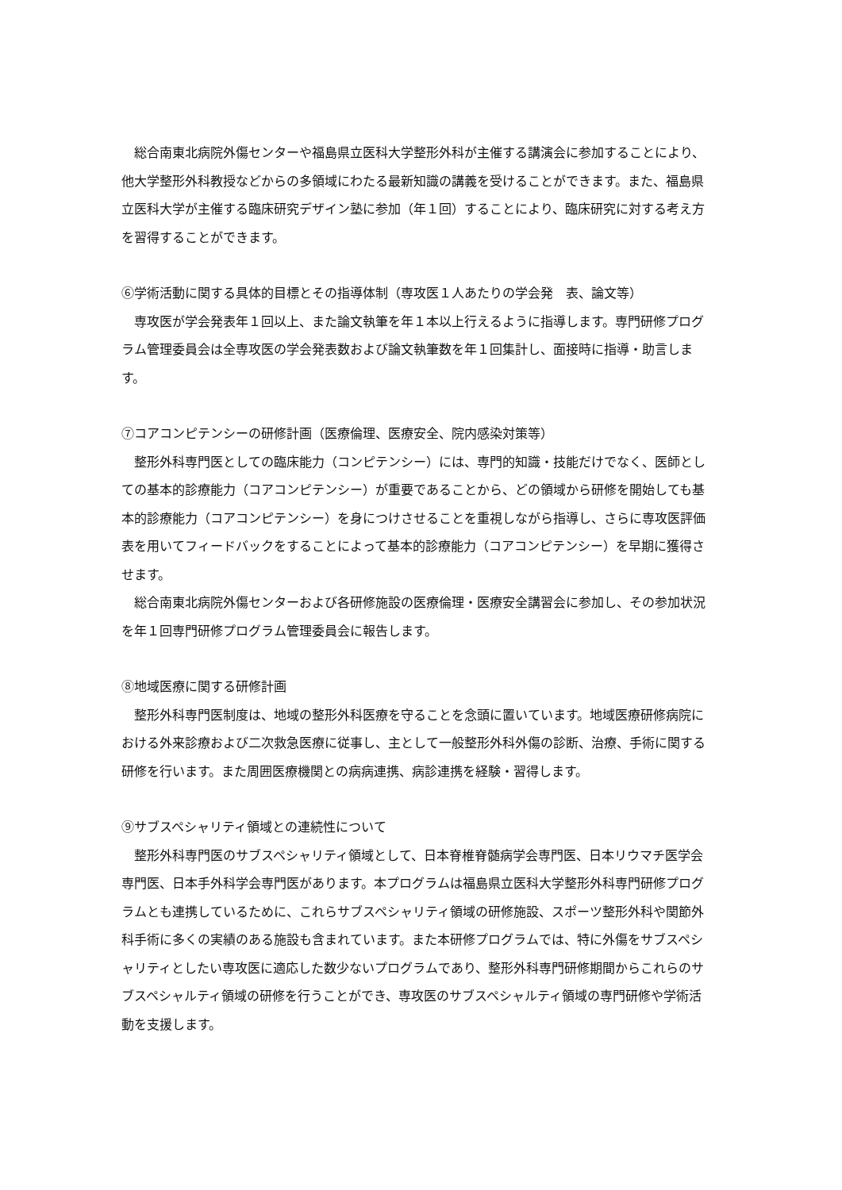総合南東北病院外傷センターや福島県立医科大学整形外科が主催する講演会に参加することにより、他大学整形外科教授などからの多領域にわたる最新知識の講義を受けることができます。また、福島県立医科大学が主催する臨床研究デザイン塾に参加（年１回）することにより、臨床研究に対する考え方を習得することができます。
⑥学術活動に関する具体的目標とその指導体制（専攻医１人あたりの学会発　表、論文等）
　専攻医が学会発表年１回以上、また論文執筆を年１本以上行えるように指導します。専門研修プログラム管理委員会は全専攻医の学会発表数および論文執筆数を年１回集計し、面接時に指導・助言します。
⑦コアコンピテンシーの研修計画（医療倫理、医療安全、院内感染対策等）
　整形外科専門医としての臨床能力（コンピテンシー）には、専門的知識・技能だけでなく、医師としての基本的診療能力（コアコンピテンシー）が重要であることから、どの領域から研修を開始しても基本的診療能力（コアコンピテンシー）を身につけさせることを重視しながら指導し、さらに専攻医評価表を用いてフィードバックをすることによって基本的診療能力（コアコンピテンシー）を早期に獲得させます。
　総合南東北病院外傷センターおよび各研修施設の医療倫理・医療安全講習会に参加し、その参加状況を年１回専門研修プログラム管理委員会に報告します。
⑧地域医療に関する研修計画
　整形外科専門医制度は、地域の整形外科医療を守ることを念頭に置いています。地域医療研修病院における外来診療および二次救急医療に従事し、主として一般整形外科外傷の診断、治療、手術に関する研修を行います。また周囲医療機関との病病連携、病診連携を経験・習得します。
⑨サブスペシャリティ領域との連続性について
　整形外科専門医のサブスペシャリティ領域として、日本脊椎脊髄病学会専門医、日本リウマチ医学会専門医、日本手外科学会専門医があります。本プログラムは福島県立医科大学整形外科専門研修プログラムとも連携しているために、これらサブスペシャリティ領域の研修施設、スポーツ整形外科や関節外科手術に多くの実績のある施設も含まれています。また本研修プログラムでは、特に外傷をサブスペシャリティとしたい専攻医に適応した数少ないプログラムであり、整形外科専門研修期間からこれらのサブスペシャルティ領域の研修を行うことができ、専攻医のサブスペシャルティ領域の専門研修や学術活動を支援します。